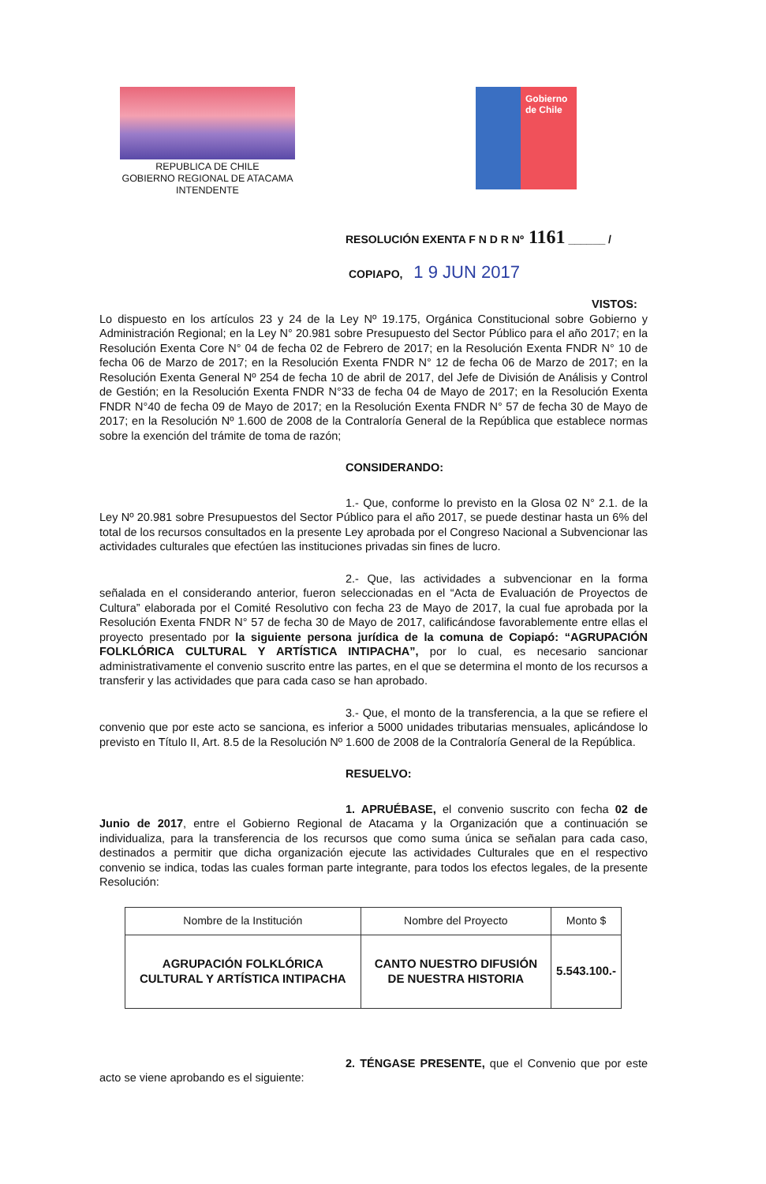REPUBLICA DE CHILE
GOBIERNO REGIONAL DE ATACAMA
INTENDENTE
Gobierno
de Chile
RESOLUCIÓN EXENTA F N D R Nº 1161 ______ /
COPIAPO, 1 9 JUN 2017
VISTOS: Lo dispuesto en los artículos 23 y 24 de la Ley Nº 19.175, Orgánica Constitucional sobre Gobierno y Administración Regional; en la Ley N° 20.981 sobre Presupuesto del Sector Público para el año 2017; en la Resolución Exenta Core N° 04 de fecha 02 de Febrero de 2017; en la Resolución Exenta FNDR N° 10 de fecha 06 de Marzo de 2017; en la Resolución Exenta FNDR N° 12 de fecha 06 de Marzo de 2017; en la Resolución Exenta General Nº 254 de fecha 10 de abril de 2017, del Jefe de División de Análisis y Control de Gestión; en la Resolución Exenta FNDR N°33 de fecha 04 de Mayo de 2017; en la Resolución Exenta FNDR N°40 de fecha 09 de Mayo de 2017; en la Resolución Exenta FNDR N° 57 de fecha 30 de Mayo de 2017; en la Resolución Nº 1.600 de 2008 de la Contraloría General de la República que establece normas sobre la exención del trámite de toma de razón;
CONSIDERANDO:
1.- Que, conforme lo previsto en la Glosa 02 N° 2.1. de la Ley Nº 20.981 sobre Presupuestos del Sector Público para el año 2017, se puede destinar hasta un 6% del total de los recursos consultados en la presente Ley aprobada por el Congreso Nacional a Subvencionar las actividades culturales que efectúen las instituciones privadas sin fines de lucro.
2.- Que, las actividades a subvencionar en la forma señalada en el considerando anterior, fueron seleccionadas en el “Acta de Evaluación de Proyectos de Cultura” elaborada por el Comité Resolutivo con fecha 23 de Mayo de 2017, la cual fue aprobada por la Resolución Exenta FNDR N° 57 de fecha 30 de Mayo de 2017, calificándose favorablemente entre ellas el proyecto presentado por la siguiente persona jurídica de la comuna de Copiapó: “AGRUPACIÓN FOLKLÓRICA CULTURAL Y ARTÍSTICA INTIPACHA”, por lo cual, es necesario sancionar administrativamente el convenio suscrito entre las partes, en el que se determina el monto de los recursos a transferir y las actividades que para cada caso se han aprobado.
3.- Que, el monto de la transferencia, a la que se refiere el convenio que por este acto se sanciona, es inferior a 5000 unidades tributarias mensuales, aplicándose lo previsto en Título II, Art. 8.5 de la Resolución Nº 1.600 de 2008 de la Contraloría General de la República.
RESUELVO:
1. APRUÉBASE, el convenio suscrito con fecha 02 de Junio de 2017, entre el Gobierno Regional de Atacama y la Organización que a continuación se individualiza, para la transferencia de los recursos que como suma única se señalan para cada caso, destinados a permitir que dicha organización ejecute las actividades Culturales que en el respectivo convenio se indica, todas las cuales forman parte integrante, para todos los efectos legales, de la presente Resolución:
| Nombre de la Institución | Nombre del Proyecto | Monto $ |
| --- | --- | --- |
| AGRUPACIÓN FOLKLÓRICA CULTURAL Y ARTÍSTICA INTIPACHA | CANTO NUESTRO DIFUSIÓN DE NUESTRA HISTORIA | 5.543.100.- |
2. TÉNGASE PRESENTE, que el Convenio que por este acto se viene aprobando es el siguiente: